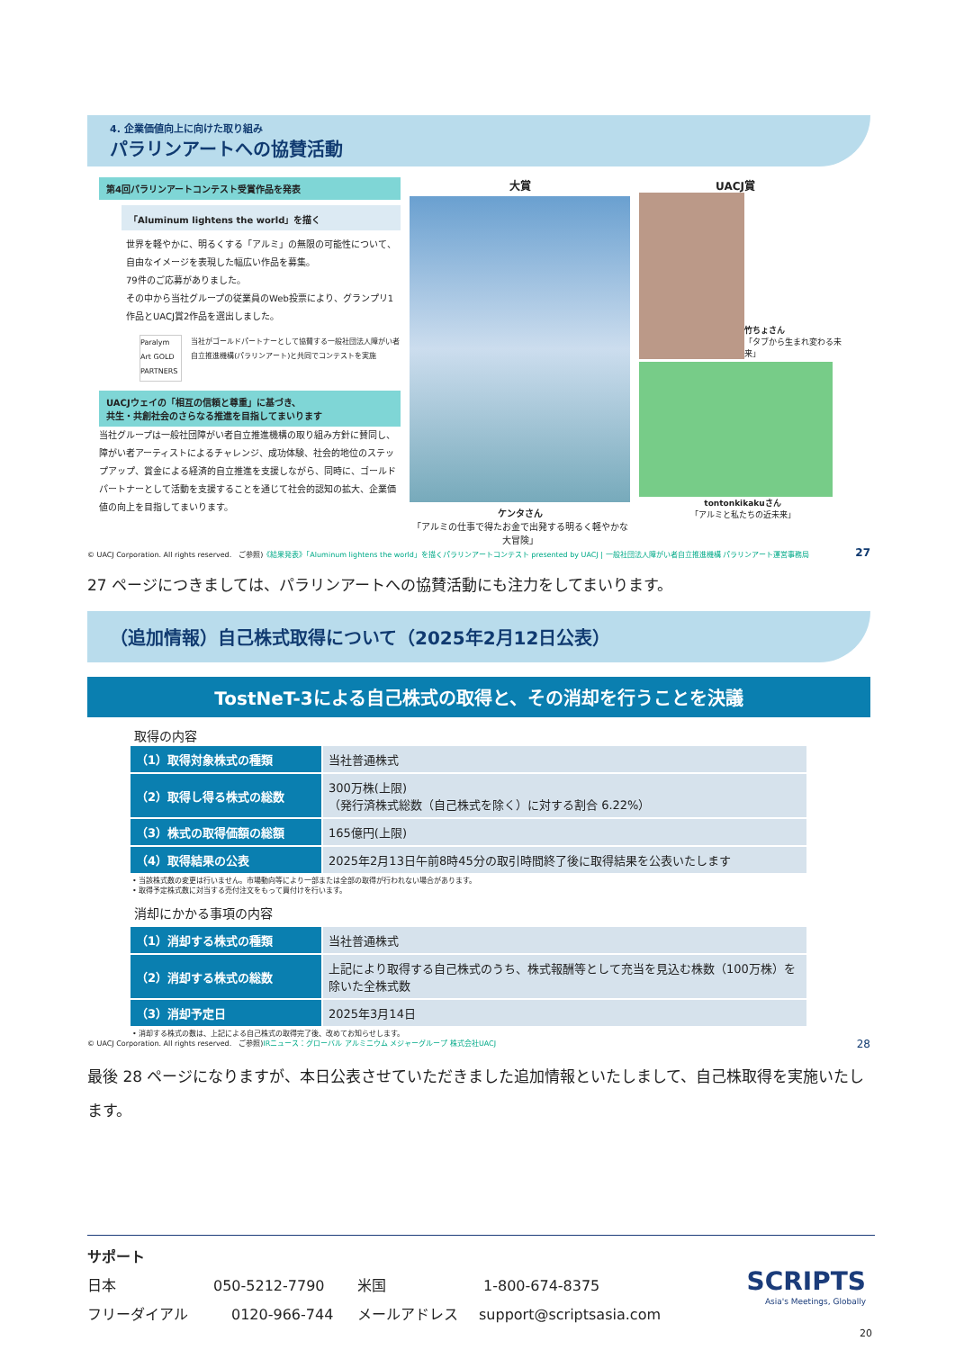4. 企業価値向上に向けた取り組み
パラリンアートへの協賛活動
第4回パラリンアートコンテスト受賞作品を発表
「Aluminum lightens the world」を描く
世界を軽やかに、明るくする「アルミ」の無限の可能性について、自由なイメージを表現した幅広い作品を募集。
79件のご応募がありました。
その中から当社グループの従業員のWeb投票により、グランプリ1作品とUACJ賞2作品を選出しました。
Paralym Art GOLD PARTNERS
当社がゴールドパートナーとして協賛する一般社団法人障がい者自立推進機構(パラリンアート)と共同でコンテストを実施
UACJウェイの「相互の信頼と尊重」に基づき、
共生・共創社会のさらなる推進を目指してまいります
当社グループは一般社団障がい者自立推進機構の取り組み方針に賛同し、障がい者アーティストによるチャレンジ、成功体験、社会的地位のステップアップ、賞金による経済的自立推進を支援しながら、同時に、ゴールドパートナーとして活動を支援することを通じて社会的認知の拡大、企業価値の向上を目指してまいります。
大賞
ケンタさん
「アルミの仕事で得たお金で出発する明るく軽やかな大冒険」
UACJ賞
竹ちょさん
「タブから生まれ変わる未来」
tontonkikakuさん
「アルミと私たちの近未来」
© UACJ Corporation. All rights reserved.　ご参照)《結果発表》「Aluminum lightens the world」を描くパラリンアートコンテスト presented by UACJ | 一般社団法人障がい者自立推進機構 パラリンアート運営事務局 27
27 ページにつきましては、パラリンアートへの協賛活動にも注力をしてまいります。
（追加情報）自己株式取得について（2025年2月12日公表）
TostNeT-3による自己株式の取得と、その消却を行うことを決議
取得の内容
| （1）取得対象株式の種類 | 当社普通株式 |
| （2）取得し得る株式の総数 | 300万株(上限) （発行済株式総数（自己株式を除く）に対する割合 6.22%） |
| （3）株式の取得価額の総額 | 165億円(上限) |
| （4）取得結果の公表 | 2025年2月13日午前8時45分の取引時間終了後に取得結果を公表いたします |
• 当該株式数の変更は行いません。市場動向等により一部または全部の取得が行われない場合があります。
• 取得予定株式数に対当する売付注文をもって買付けを行います。
消却にかかる事項の内容
| （1）消却する株式の種類 | 当社普通株式 |
| （2）消却する株式の総数 | 上記により取得する自己株式のうち、株式報酬等として充当を見込む株数（100万株）を除いた全株式数 |
| （3）消却予定日 | 2025年3月14日 |
• 消却する株式の数は、上記による自己株式の取得完了後、改めてお知らせします。
© UACJ Corporation. All rights reserved.　ご参照)IRニュース：グローバル アルミニウム メジャーグループ 株式会社UACJ 28
最後 28 ページになりますが、本日公表させていただきました追加情報といたしまして、自己株取得を実施いたします。
サポート
日本 050-5212-7790 米国 1-800-674-8375
フリーダイアル 0120-966-744 メールアドレス support@scriptsasia.com
SCRIPTS
Asia's Meetings, Globally
20